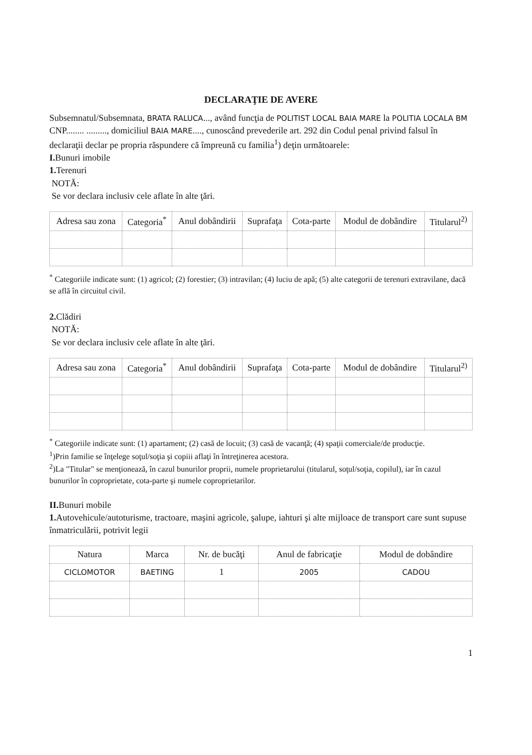DECLARAŢIE DE AVERE
Subsemnatul/Subsemnata, BRATA RALUCA..., având funcţia de POLITIST LOCAL BAIA MARE la POLITIA LOCALA BM CNP........ ........., domiciliul BAIA MARE...., cunoscând prevederile art. 292 din Codul penal privind falsul în declaraţii declar pe propria răspundere că împreună cu familia<sup>1</sup>) deţin următoarele:
I. Bunuri imobile
1. Terenuri
NOTĂ:
Se vor declara inclusiv cele aflate în alte ţări.
| Adresa sau zona | Categoria<sup>*</sup> | Anul dobândirii | Suprafaţa | Cota-parte | Modul de dobândire | Titularul<sup>2)</sup> |
| --- | --- | --- | --- | --- | --- | --- |
<sup>*</sup> Categoriile indicate sunt: (1) agricol; (2) forestier; (3) intravilan; (4) luciu de apă; (5) alte categorii de terenuri extravilane, dacă se află în circuitul civil.
2. Clădiri
NOTĂ:
Se vor declara inclusiv cele aflate în alte ţări.
| Adresa sau zona | Categoria<sup>*</sup> | Anul dobândirii | Suprafaţa | Cota-parte | Modul de dobândire | Titularul<sup>2)</sup> |
| --- | --- | --- | --- | --- | --- | --- |
<sup>*</sup> Categoriile indicate sunt: (1) apartament; (2) casă de locuit; (3) casă de vacanţă; (4) spaţii comerciale/de producţie.
<sup>1</sup>)Prin familie se înţelege soţul/soţia şi copiii aflaţi în întreţinerea acestora.
<sup>2</sup>)La "Titular" se menţionează, în cazul bunurilor proprii, numele proprietarului (titularul, soţul/soţia, copilul), iar în cazul bunurilor în coproprietate, cota-parte şi numele coproprietarilor.
II. Bunuri mobile
1. Autovehicule/autoturisme, tractoare, maşini agricole, şalupe, iahturi şi alte mijloace de transport care sunt supuse înmatriculării, potrivit legii
| Natura | Marca | Nr. de bucăţi | Anul de fabricaţie | Modul de dobândire |
| --- | --- | --- | --- | --- |
| CICLOMOTOR | BAETING | 1 | 2005 | CADOU |
1